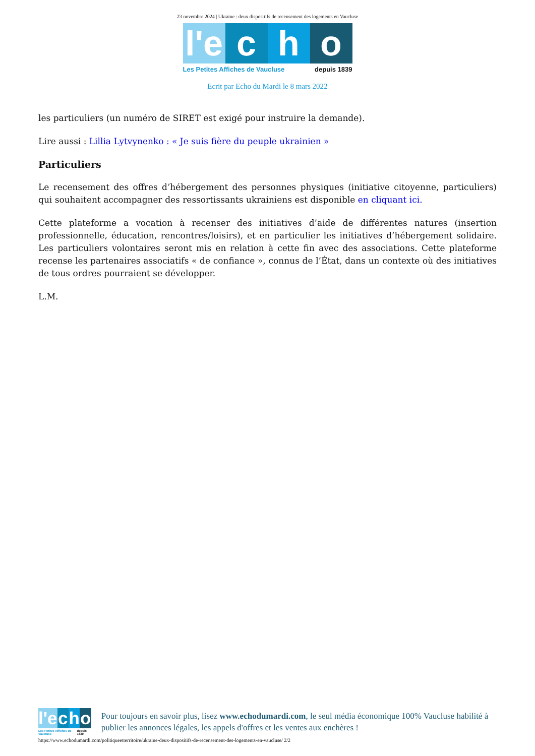23 novembre 2024 | Ukraine : deux dispositifs de recensement des logements en Vaucluse
l'e c h o
Les Petites Affiches de Vaucluse depuis 1839
Ecrit par Echo du Mardi le 8 mars 2022
les particuliers (un numéro de SIRET est exigé pour instruire la demande).
Lire aussi : Lillia Lytvynenko : « Je suis fière du peuple ukrainien »
Particuliers
Le recensement des offres d’hébergement des personnes physiques (initiative citoyenne, particuliers) qui souhaitent accompagner des ressortissants ukrainiens est disponible en cliquant ici.
Cette plateforme a vocation à recenser des initiatives d’aide de différentes natures (insertion professionnelle, éducation, rencontres/loisirs), et en particulier les initiatives d’hébergement solidaire. Les particuliers volontaires seront mis en relation à cette fin avec des associations. Cette plateforme recense les partenaires associatifs « de confiance », connus de l’État, dans un contexte où des initiatives de tous ordres pourraient se développer.
L.M.
l'e c h o
Les Petites Affiches de Vaucluse depuis 1839
Pour toujours en savoir plus, lisez www.echodumardi.com, le seul média économique 100% Vaucluse habilité à publier les annonces légales, les appels d'offres et les ventes aux enchères !
https://www.echodumardi.com/politiqueetterritoire/ukraine-deux-dispositifs-de-recensement-des-logements-en-vaucluse/ 2/2